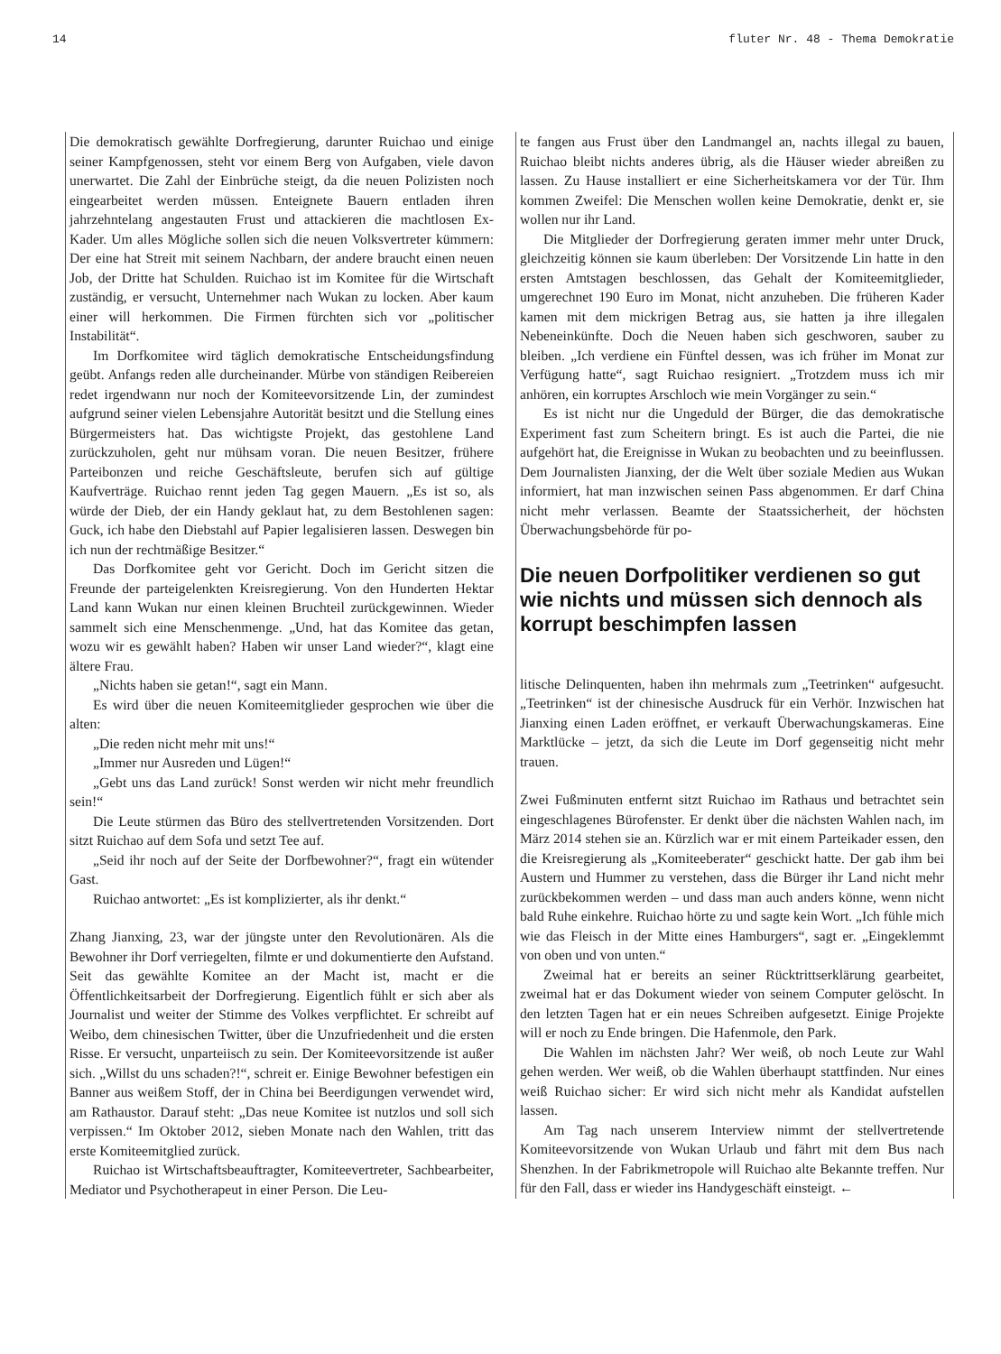14 fluter Nr. 48 - Thema Demokratie
Die demokratisch gewählte Dorfregierung, darunter Ruichao und einige seiner Kampfgenossen, steht vor einem Berg von Aufgaben, viele davon unerwartet. Die Zahl der Einbrüche steigt, da die neuen Polizisten noch eingearbeitet werden müssen. Enteignete Bauern entladen ihren jahrzehntelang angestauten Frust und attackieren die machtlosen Ex-Kader. Um alles Mögliche sollen sich die neuen Volksvertreter kümmern: Der eine hat Streit mit seinem Nachbarn, der andere braucht einen neuen Job, der Dritte hat Schulden. Ruichao ist im Komitee für die Wirtschaft zuständig, er versucht, Unternehmer nach Wukan zu locken. Aber kaum einer will herkommen. Die Firmen fürchten sich vor „politischer Instabilität“.
Im Dorfkomitee wird täglich demokratische Entscheidungsfindung geübt. Anfangs reden alle durcheinander. Mürbe von ständigen Reibereien redet irgendwann nur noch der Komiteevorsitzende Lin, der zumindest aufgrund seiner vielen Lebensjahre Autorität besitzt und die Stellung eines Bürgermeisters hat. Das wichtigste Projekt, das gestohlene Land zurückzuholen, geht nur mühsam voran. Die neuen Besitzer, frühere Parteibonzen und reiche Geschäftsleute, berufen sich auf gültige Kaufverträge. Ruichao rennt jeden Tag gegen Mauern. „Es ist so, als würde der Dieb, der ein Handy geklaut hat, zu dem Bestohlenen sagen: Guck, ich habe den Diebstahl auf Papier legalisieren lassen. Deswegen bin ich nun der rechtmäßige Besitzer.“
Das Dorfkomitee geht vor Gericht. Doch im Gericht sitzen die Freunde der parteigelenkten Kreisregierung. Von den Hunderten Hektar Land kann Wukan nur einen kleinen Bruchteil zurückgewinnen. Wieder sammelt sich eine Menschenmenge. „Und, hat das Komitee das getan, wozu wir es gewählt haben? Haben wir unser Land wieder?“, klagt eine ältere Frau.
„Nichts haben sie getan!“, sagt ein Mann.
Es wird über die neuen Komiteemitglieder gesprochen wie über die alten:
„Die reden nicht mehr mit uns!“
„Immer nur Ausreden und Lügen!“
„Gebt uns das Land zurück! Sonst werden wir nicht mehr freundlich sein!“
Die Leute stürmen das Büro des stellvertretenden Vorsitzenden. Dort sitzt Ruichao auf dem Sofa und setzt Tee auf.
„Seid ihr noch auf der Seite der Dorfbewohner?“, fragt ein wütender Gast.
Ruichao antwortet: „Es ist komplizierter, als ihr denkt.“
Zhang Jianxing, 23, war der jüngste unter den Revolutionären. Als die Bewohner ihr Dorf verriegelten, filmte er und dokumentierte den Aufstand. Seit das gewählte Komitee an der Macht ist, macht er die Öffentlichkeitsarbeit der Dorfregierung. Eigentlich fühlt er sich aber als Journalist und weiter der Stimme des Volkes verpflichtet. Er schreibt auf Weibo, dem chinesischen Twitter, über die Unzufriedenheit und die ersten Risse. Er versucht, unparteiisch zu sein. Der Komiteevorsitzende ist außer sich. „Willst du uns schaden?!“, schreit er. Einige Bewohner befestigen ein Banner aus weißem Stoff, der in China bei Beerdigungen verwendet wird, am Rathaustor. Darauf steht: „Das neue Komitee ist nutzlos und soll sich verpissen.“ Im Oktober 2012, sieben Monate nach den Wahlen, tritt das erste Komiteemitglied zurück.
Ruichao ist Wirtschaftsbeauftragter, Komiteevertreter, Sachbearbeiter, Mediator und Psychotherapeut in einer Person. Die Leu-
te fangen aus Frust über den Landmangel an, nachts illegal zu bauen, Ruichao bleibt nichts anderes übrig, als die Häuser wieder abreißen zu lassen. Zu Hause installiert er eine Sicherheitskamera vor der Tür. Ihm kommen Zweifel: Die Menschen wollen keine Demokratie, denkt er, sie wollen nur ihr Land.
Die Mitglieder der Dorfregierung geraten immer mehr unter Druck, gleichzeitig können sie kaum überleben: Der Vorsitzende Lin hatte in den ersten Amtstagen beschlossen, das Gehalt der Komiteemitglieder, umgerechnet 190 Euro im Monat, nicht anzuheben. Die früheren Kader kamen mit dem mickrigen Betrag aus, sie hatten ja ihre illegalen Nebeneinkünfte. Doch die Neuen haben sich geschworen, sauber zu bleiben. „Ich verdiene ein Fünftel dessen, was ich früher im Monat zur Verfügung hatte“, sagt Ruichao resigniert. „Trotzdem muss ich mir anhören, ein korruptes Arschloch wie mein Vorgänger zu sein.“
Es ist nicht nur die Ungeduld der Bürger, die das demokratische Experiment fast zum Scheitern bringt. Es ist auch die Partei, die nie aufgehört hat, die Ereignisse in Wukan zu beobachten und zu beeinflussen. Dem Journalisten Jianxing, der die Welt über soziale Medien aus Wukan informiert, hat man inzwischen seinen Pass abgenommen. Er darf China nicht mehr verlassen. Beamte der Staatssicherheit, der höchsten Überwachungsbehörde für po-
Die neuen Dorfpolitiker verdienen so gut wie nichts und müssen sich dennoch als korrupt beschimpfen lassen
litische Delinquenten, haben ihn mehrmals zum „Teetrinken“ aufgesucht. „Teetrinken“ ist der chinesische Ausdruck für ein Verhör. Inzwischen hat Jianxing einen Laden eröffnet, er verkauft Überwachungskameras. Eine Marktlücke – jetzt, da sich die Leute im Dorf gegenseitig nicht mehr trauen.
Zwei Fußminuten entfernt sitzt Ruichao im Rathaus und betrachtet sein eingeschlagenes Bürofenster. Er denkt über die nächsten Wahlen nach, im März 2014 stehen sie an. Kürzlich war er mit einem Parteikader essen, den die Kreisregierung als „Komiteeberater“ geschickt hatte. Der gab ihm bei Austern und Hummer zu verstehen, dass die Bürger ihr Land nicht mehr zurückbekommen werden – und dass man auch anders könne, wenn nicht bald Ruhe einkehre. Ruichao hörte zu und sagte kein Wort. „Ich fühle mich wie das Fleisch in der Mitte eines Hamburgers“, sagt er. „Eingeklemmt von oben und von unten.“
Zweimal hat er bereits an seiner Rücktrittserklärung gearbeitet, zweimal hat er das Dokument wieder von seinem Computer gelöscht. In den letzten Tagen hat er ein neues Schreiben aufgesetzt. Einige Projekte will er noch zu Ende bringen. Die Hafenmole, den Park.
Die Wahlen im nächsten Jahr? Wer weiß, ob noch Leute zur Wahl gehen werden. Wer weiß, ob die Wahlen überhaupt stattfinden. Nur eines weiß Ruichao sicher: Er wird sich nicht mehr als Kandidat aufstellen lassen.
Am Tag nach unserem Interview nimmt der stellvertretende Komiteevorsitzende von Wukan Urlaub und fährt mit dem Bus nach Shenzhen. In der Fabrikmetropole will Ruichao alte Bekannte treffen. Nur für den Fall, dass er wieder ins Handygeschäft einsteigt. ←